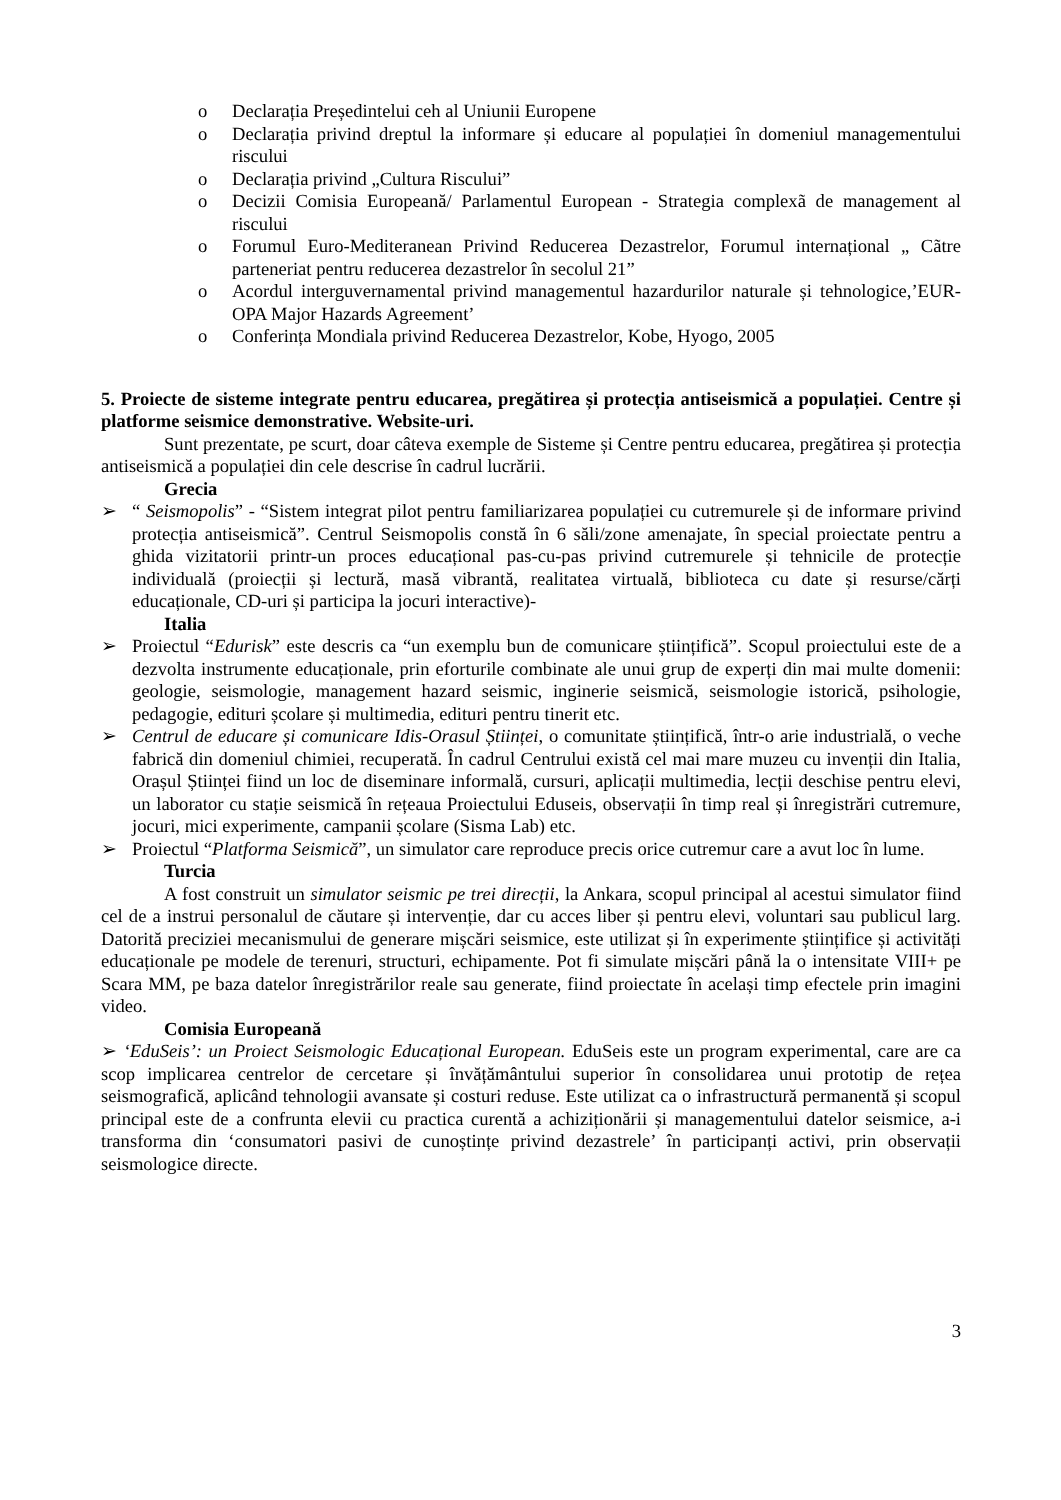o Declarația Președintelui ceh al Uniunii Europene
o Declarația privind dreptul la informare și educare al populației în domeniul managementului riscului
o Declarația privind „Cultura Riscului”
o Decizii Comisia Europeană/ Parlamentul European - Strategia complexã de management al riscului
o Forumul Euro-Mediteranean Privind Reducerea Dezastrelor, Forumul internațional „ Cãtre parteneriat pentru reducerea dezastrelor în secolul 21”
o Acordul interguvernamental privind managementul hazardurilor naturale și tehnologice,’EUR-OPA Major Hazards Agreement’
o Conferința Mondiala privind Reducerea Dezastrelor, Kobe, Hyogo, 2005
5. Proiecte de sisteme integrate pentru educarea, pregătirea și protecția antiseismică a populației. Centre și platforme seismice demonstrative. Website-uri.
Sunt prezentate, pe scurt, doar câteva exemple de Sisteme și Centre pentru educarea, pregătirea și protecția antiseismică a populației din cele descrise în cadrul lucrării.
Grecia
➢ “ Seismopolis” - “Sistem integrat pilot pentru familiarizarea populației cu cutremurele și de informare privind protecția antiseismică”. Centrul Seismopolis constă în 6 săli/zone amenajate, în special proiectate pentru a ghida vizitatorii printr-un proces educațional pas-cu-pas privind cutremurele și tehnicile de protecție individuală (proiecții și lectură, masă vibrantă, realitatea virtuală, biblioteca cu date și resurse/cărți educaționale, CD-uri și participa la jocuri interactive)-
Italia
➢ Proiectul “Edurisk” este descris ca “un exemplu bun de comunicare științifică”. Scopul proiectului este de a dezvolta instrumente educaționale, prin eforturile combinate ale unui grup de experți din mai multe domenii: geologie, seismologie, management hazard seismic, inginerie seismică, seismologie istorică, psihologie, pedagogie, edituri școlare și multimedia, edituri pentru tinerit etc.
➢ Centrul de educare și comunicare Idis-Orasul Științei, o comunitate științifică, într-o arie industrială, o veche fabrică din domeniul chimiei, recuperată. În cadrul Centrului există cel mai mare muzeu cu invenții din Italia, Orașul Științei fiind un loc de diseminare informală, cursuri, aplicații multimedia, lecții deschise pentru elevi, un laborator cu stație seismică în rețeaua Proiectului Eduseis, observații în timp real și înregistrări cutremure, jocuri, mici experimente, campanii școlare (Sisma Lab) etc.
➢ Proiectul “Platforma Seismică”, un simulator care reproduce precis orice cutremur care a avut loc în lume.
Turcia
A fost construit un simulator seismic pe trei direcții, la Ankara, scopul principal al acestui simulator fiind cel de a instrui personalul de căutare și intervenție, dar cu acces liber și pentru elevi, voluntari sau publicul larg. Datorită preciziei mecanismului de generare mișcări seismice, este utilizat și în experimente științifice și activități educaționale pe modele de terenuri, structuri, echipamente. Pot fi simulate mișcări până la o intensitate VIII+ pe Scara MM, pe baza datelor înregistrărilor reale sau generate, fiind proiectate în același timp efectele prin imagini video.
Comisia Europeană
➢ ‘EduSeis’: un Proiect Seismologic Educațional European. EduSeis este un program experimental, care are ca scop implicarea centrelor de cercetare și învățământului superior în consolidarea unui prototip de rețea seismografică, aplicând tehnologii avansate și costuri reduse. Este utilizat ca o infrastructură permanentă și scopul principal este de a confrunta elevii cu practica curentă a achiziționării și managementului datelor seismice, a-i transforma din ‘consumatori pasivi de cunoștințe privind dezastrele’ în participanți activi, prin observații seismologice directe.
3